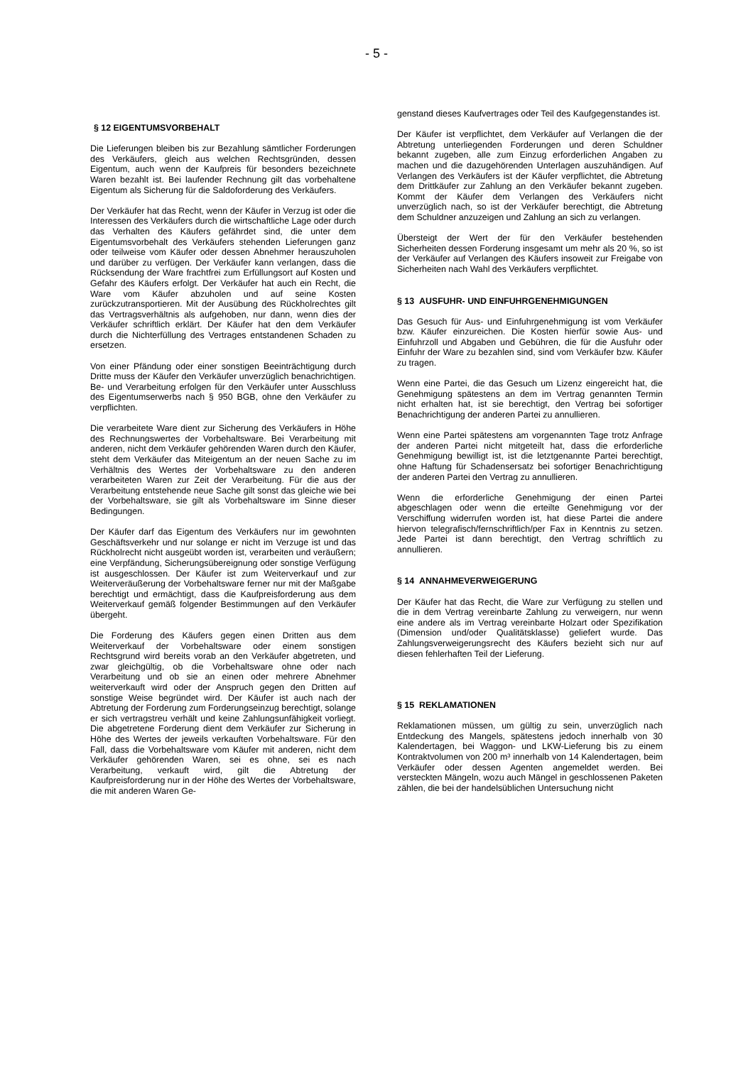- 5 -
§ 12 EIGENTUMSVORBEHALT
Die Lieferungen bleiben bis zur Bezahlung sämtlicher Forderungen des Verkäufers, gleich aus welchen Rechtsgründen, dessen Eigentum, auch wenn der Kaufpreis für besonders bezeichnete Waren bezahlt ist. Bei laufender Rechnung gilt das vorbehaltene Eigentum als Sicherung für die Saldoforderung des Verkäufers.
Der Verkäufer hat das Recht, wenn der Käufer in Verzug ist oder die Interessen des Verkäufers durch die wirtschaftliche Lage oder durch das Verhalten des Käufers gefährdet sind, die unter dem Eigentumsvorbehalt des Verkäufers stehenden Lieferungen ganz oder teilweise vom Käufer oder dessen Abnehmer herauszuholen und darüber zu verfügen. Der Verkäufer kann verlangen, dass die Rücksendung der Ware frachtfrei zum Erfüllungsort auf Kosten und Gefahr des Käufers erfolgt. Der Verkäufer hat auch ein Recht, die Ware vom Käufer abzuholen und auf seine Kosten zurückzutransportieren. Mit der Ausübung des Rückholrechtes gilt das Vertragsverhältnis als aufgehoben, nur dann, wenn dies der Verkäufer schriftlich erklärt. Der Käufer hat den dem Verkäufer durch die Nichterfüllung des Vertrages entstandenen Schaden zu ersetzen.
Von einer Pfändung oder einer sonstigen Beeinträchtigung durch Dritte muss der Käufer den Verkäufer unverzüglich benachrichtigen. Be- und Verarbeitung erfolgen für den Verkäufer unter Ausschluss des Eigentumserwerbs nach § 950 BGB, ohne den Verkäufer zu verpflichten.
Die verarbeitete Ware dient zur Sicherung des Verkäufers in Höhe des Rechnungswertes der Vorbehaltsware. Bei Verarbeitung mit anderen, nicht dem Verkäufer gehörenden Waren durch den Käufer, steht dem Verkäufer das Miteigentum an der neuen Sache zu im Verhältnis des Wertes der Vorbehaltsware zu den anderen verarbeiteten Waren zur Zeit der Verarbeitung. Für die aus der Verarbeitung entstehende neue Sache gilt sonst das gleiche wie bei der Vorbehaltsware, sie gilt als Vorbehaltsware im Sinne dieser Bedingungen.
Der Käufer darf das Eigentum des Verkäufers nur im gewohnten Geschäftsverkehr und nur solange er nicht im Verzuge ist und das Rückholrecht nicht ausgeübt worden ist, verarbeiten und veräußern; eine Verpfändung, Sicherungsübereignung oder sonstige Verfügung ist ausgeschlossen. Der Käufer ist zum Weiterverkauf und zur Weiterveräußerung der Vorbehaltsware ferner nur mit der Maßgabe berechtigt und ermächtigt, dass die Kaufpreisforderung aus dem Weiterverkauf gemäß folgender Bestimmungen auf den Verkäufer übergeht.
Die Forderung des Käufers gegen einen Dritten aus dem Weiterverkauf der Vorbehaltsware oder einem sonstigen Rechtsgrund wird bereits vorab an den Verkäufer abgetreten, und zwar gleichgültig, ob die Vorbehaltsware ohne oder nach Verarbeitung und ob sie an einen oder mehrere Abnehmer weiterverkauft wird oder der Anspruch gegen den Dritten auf sonstige Weise begründet wird. Der Käufer ist auch nach der Abtretung der Forderung zum Forderungseinzug berechtigt, solange er sich vertragstreu verhält und keine Zahlungsunfähigkeit vorliegt. Die abgetretene Forderung dient dem Verkäufer zur Sicherung in Höhe des Wertes der jeweils verkauften Vorbehaltsware. Für den Fall, dass die Vorbehaltsware vom Käufer mit anderen, nicht dem Verkäufer gehörenden Waren, sei es ohne, sei es nach Verarbeitung, verkauft wird, gilt die Abtretung der Kaufpreisforderung nur in der Höhe des Wertes der Vorbehaltsware, die mit anderen Waren Ge-
genstand dieses Kaufvertrages oder Teil des Kaufgegenstandes ist.
Der Käufer ist verpflichtet, dem Verkäufer auf Verlangen die der Abtretung unterliegenden Forderungen und deren Schuldner bekannt zugeben, alle zum Einzug erforderlichen Angaben zu machen und die dazugehörenden Unterlagen auszuhändigen. Auf Verlangen des Verkäufers ist der Käufer verpflichtet, die Abtretung dem Drittkäufer zur Zahlung an den Verkäufer bekannt zugeben. Kommt der Käufer dem Verlangen des Verkäufers nicht unverzüglich nach, so ist der Verkäufer berechtigt, die Abtretung dem Schuldner anzuzeigen und Zahlung an sich zu verlangen.
Übersteigt der Wert der für den Verkäufer bestehenden Sicherheiten dessen Forderung insgesamt um mehr als 20 %, so ist der Verkäufer auf Verlangen des Käufers insoweit zur Freigabe von Sicherheiten nach Wahl des Verkäufers verpflichtet.
§ 13 AUSFUHR- UND EINFUHRGENEHMIGUNGEN
Das Gesuch für Aus- und Einfuhrgenehmigung ist vom Verkäufer bzw. Käufer einzureichen. Die Kosten hierfür sowie Aus- und Einfuhrzoll und Abgaben und Gebühren, die für die Ausfuhr oder Einfuhr der Ware zu bezahlen sind, sind vom Verkäufer bzw. Käufer zu tragen.
Wenn eine Partei, die das Gesuch um Lizenz eingereicht hat, die Genehmigung spätestens an dem im Vertrag genannten Termin nicht erhalten hat, ist sie berechtigt, den Vertrag bei sofortiger Benachrichtigung der anderen Partei zu annullieren.
Wenn eine Partei spätestens am vorgenannten Tage trotz Anfrage der anderen Partei nicht mitgeteilt hat, dass die erforderliche Genehmigung bewilligt ist, ist die letztgenannte Partei berechtigt, ohne Haftung für Schadensersatz bei sofortiger Benachrichtigung der anderen Partei den Vertrag zu annullieren.
Wenn die erforderliche Genehmigung der einen Partei abgeschlagen oder wenn die erteilte Genehmigung vor der Verschiffung widerrufen worden ist, hat diese Partei die andere hiervon telegrafisch/fernschriftlich/per Fax in Kenntnis zu setzen. Jede Partei ist dann berechtigt, den Vertrag schriftlich zu annullieren.
§ 14 ANNAHMEVERWEIGERUNG
Der Käufer hat das Recht, die Ware zur Verfügung zu stellen und die in dem Vertrag vereinbarte Zahlung zu verweigern, nur wenn eine andere als im Vertrag vereinbarte Holzart oder Spezifikation (Dimension und/oder Qualitätsklasse) geliefert wurde. Das Zahlungsverweigerungsrecht des Käufers bezieht sich nur auf diesen fehlerhaften Teil der Lieferung.
§ 15 REKLAMATIONEN
Reklamationen müssen, um gültig zu sein, unverzüglich nach Entdeckung des Mangels, spätestens jedoch innerhalb von 30 Kalendertagen, bei Waggon- und LKW-Lieferung bis zu einem Kontraktvolumen von 200 m³ innerhalb von 14 Kalendertagen, beim Verkäufer oder dessen Agenten angemeldet werden. Bei versteckten Mängeln, wozu auch Mängel in geschlossenen Paketen zählen, die bei der handelsüblichen Untersuchung nicht